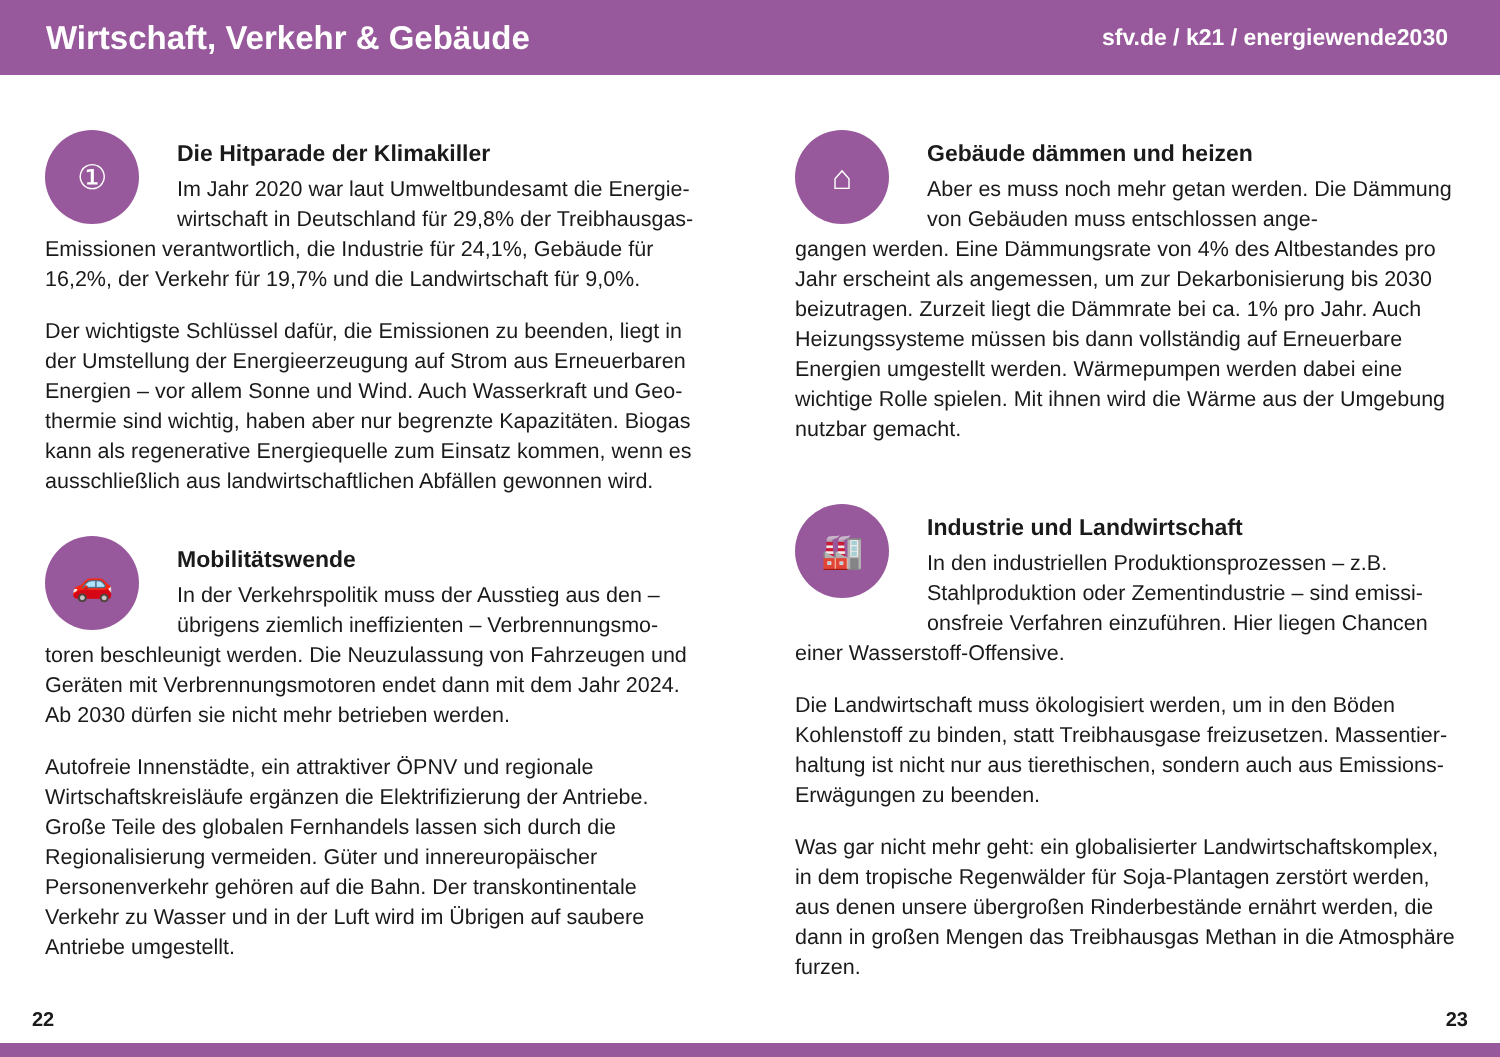Wirtschaft, Verkehr & Gebäude
sfv.de / k21 / energiewende2030
①
Die Hitparade der Klimakiller
Im Jahr 2020 war laut Umweltbundesamt die Energie­wirtschaft in Deutschland für 29,8% der Treibhausgas-
Emissionen verantwortlich, die Industrie für 24,1%, Gebäude für 16,2%, der Verkehr für 19,7% und die Landwirtschaft für 9,0%.
Der wichtigste Schlüssel dafür, die Emissionen zu beenden, liegt in der Umstellung der Energieerzeugung auf Strom aus Erneuerbaren Energien – vor allem Sonne und Wind. Auch Wasserkraft und Geo­thermie sind wichtig, haben aber nur begrenzte Kapazitäten. Biogas kann als regenerative Energiequelle zum Einsatz kommen, wenn es ausschließlich aus landwirtschaftlichen Abfällen gewonnen wird.
🚗
Mobilitätswende
In der Verkehrspolitik muss der Ausstieg aus den – übrigens ziemlich ineffizienten – Verbrennungsmo-
toren beschleunigt werden. Die Neuzulassung von Fahrzeugen und Geräten mit Verbrennungsmotoren endet dann mit dem Jahr 2024. Ab 2030 dürfen sie nicht mehr betrieben werden.
Autofreie Innenstädte, ein attraktiver ÖPNV und regionale Wirtschaftskreisläufe ergänzen die Elektrifizierung der Antriebe. Große Teile des globalen Fernhandels lassen sich durch die Regionalisierung vermeiden. Güter und innereuropäischer Personenverkehr gehören auf die Bahn. Der transkontinentale Verkehr zu Wasser und in der Luft wird im Übrigen auf saubere Antriebe umgestellt.
⌂
Gebäude dämmen und heizen
Aber es muss noch mehr getan werden. Die Dämmung von Gebäuden muss entschlossen ange-
gangen werden. Eine Dämmungsrate von 4% des Altbestandes pro Jahr erscheint als angemessen, um zur Dekarbonisierung bis 2030 beizutragen. Zurzeit liegt die Dämmrate bei ca. 1% pro Jahr. Auch Heizungssysteme müssen bis dann vollständig auf Erneuer­bare Energien umgestellt werden. Wärmepumpen werden dabei eine wichtige Rolle spielen. Mit ihnen wird die Wärme aus der Umgebung nutzbar gemacht.
🏭
Industrie und Landwirtschaft
In den industriellen Produktionsprozessen – z.B. Stahlproduktion oder Zementindustrie – sind emissi­onsfreie Verfahren einzuführen. Hier liegen Chancen
einer Wasserstoff-Offensive.
Die Landwirtschaft muss ökologisiert werden, um in den Böden Kohlenstoff zu binden, statt Treibhausgase freizusetzen. Massentier-haltung ist nicht nur aus tierethischen, sondern auch aus Emissions-Erwägungen zu beenden.
Was gar nicht mehr geht: ein globalisierter Landwirtschafts­komplex, in dem tropische Regenwälder für Soja-Plantagen zerstört werden, aus denen unsere übergroßen Rinderbestände ernährt werden, die dann in großen Mengen das Treibhausgas Methan in die Atmosphäre furzen.
22 23